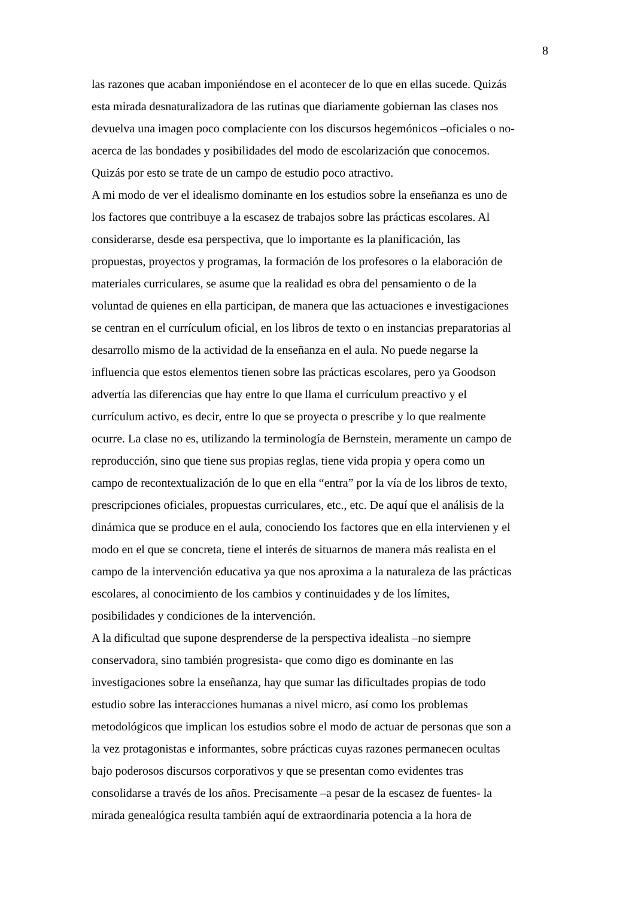8
las razones que acaban imponiéndose en el acontecer de lo que en ellas sucede. Quizás
esta mirada desnaturalizadora de las rutinas que diariamente gobiernan las clases nos
devuelva una imagen poco complaciente con los discursos hegemónicos –oficiales o no-
acerca de las bondades y posibilidades del modo de escolarización que conocemos.
Quizás por esto se trate de un campo de estudio poco atractivo.
A mi modo de ver el idealismo dominante en los estudios sobre la enseñanza es uno de
los factores que contribuye a la escasez de trabajos sobre las prácticas escolares. Al
considerarse, desde esa perspectiva, que lo importante es la planificación, las
propuestas, proyectos y programas, la formación de los profesores o la elaboración de
materiales curriculares, se asume que la realidad es obra del pensamiento o de la
voluntad de quienes en ella participan, de manera que las actuaciones e investigaciones
se centran en el currículum oficial, en los libros de texto o en instancias preparatorias al
desarrollo mismo de la actividad de la enseñanza en el aula. No puede negarse la
influencia que estos elementos tienen sobre las prácticas escolares, pero ya Goodson
advertía las diferencias que hay entre lo que llama el currículum preactivo y el
currículum activo, es decir, entre lo que se proyecta o prescribe y lo que realmente
ocurre. La clase no es, utilizando la terminología de Bernstein, meramente un campo de
reproducción, sino que tiene sus propias reglas, tiene vida propia y opera como un
campo de recontextualización de lo que en ella “entra” por la vía de los libros de texto,
prescripciones oficiales, propuestas curriculares, etc., etc. De aquí que el análisis de la
dinámica que se produce en el aula, conociendo los factores que en ella intervienen y el
modo en el que se concreta, tiene el interés de situarnos de manera más realista en el
campo de la intervención educativa ya que nos aproxima a la naturaleza de las prácticas
escolares, al conocimiento de los cambios y continuidades y de los límites,
posibilidades y condiciones de la intervención.
A la dificultad que supone desprenderse de la perspectiva idealista –no siempre
conservadora, sino también progresista- que como digo es dominante en las
investigaciones sobre la enseñanza, hay que sumar las dificultades propias de todo
estudio sobre las interacciones humanas a nivel micro, así como los problemas
metodológicos que implican los estudios sobre el modo de actuar de personas que son a
la vez protagonistas e informantes, sobre prácticas cuyas razones permanecen ocultas
bajo poderosos discursos corporativos y que se presentan como evidentes tras
consolidarse a través de los años. Precisamente –a pesar de la escasez de fuentes- la
mirada genealógica resulta también aquí de extraordinaria potencia a la hora de